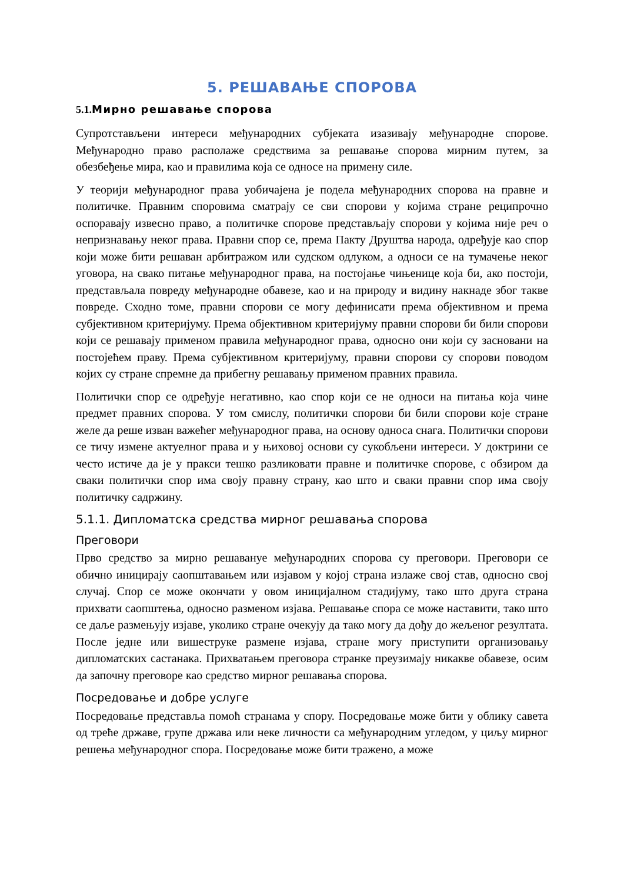5. РЕШАВАЊЕ СПОРОВА
5.1. Мирно решавање спорова
Супротстављени интереси међународних субјеката изазивају међународне спорове. Међународно право располаже средствима за решавање спорова мирним путем, за обезбеђење мира, као и правилима која се односе на примену силе.
У теорији међународног права уобичајена је подела међународних спорова на правне и политичке. Правним споровима сматрају се сви спорови у којима стране реципрочно оспоравају извесно право, а политичке спорове представљају спорови у којима није реч о непризнавању неког права. Правни спор се, према Пакту Друштва народа, одређује као спор који може бити решаван арбитражом или судском одлуком, а односи се на тумачење неког уговора, на свако питање међународног права, на постојање чињенице која би, ако постоји, представљала повреду међународне обавезе, као и на природу и видину накнаде због такве повреде. Сходно томе, правни спорови се могу дефинисати према објективном и према субјективном критеријуму. Према објективном критеријуму правни спорови би били спорови који се решавају применом правила међународног права, односно они који су засновани на постојећем праву. Према субјективном критеријуму, правни спорови су спорови поводом којих су стране спремне да прибегну решавању применом правних правила.
Политички спор се одређује негативно, као спор који се не односи на питања која чине предмет правних спорова. У том смислу, политички спорови би били спорови које стране желе да реше изван важећег међународног права, на основу односа снага. Политички спорови се тичу измене актуелног права и у њиховој основи су сукобљени интереси. У доктрини се често истиче да је у пракси тешко разликовати правне и политичке спорове, с обзиром да сваки политички спор има своју правну страну, као што и сваки правни спор има своју политичку садржину.
5.1.1. Дипломатска средства мирног решавања спорова
Преговори
Прво средство за мирно решавануе међународних спорова су преговори. Преговори се обично иницирају саопштавањем или изјавом у којој страна излаже свој став, односно свој случај. Спор се може окончати у овом иницијалном стадијуму, тако што друга страна прихвати саопштења, односно разменом изјава. Решавање спора се може наставити, тако што се даље размењују изјаве, уколико стране очекују да тако могу да дођу до жељеног резултата. После једне или вишеструке размене изјава, стране могу приступити организовању дипломатских састанака. Прихватањем преговора странке преузимају никакве обавезе, осим да започну преговоре као средство мирног решавања спорова.
Посредовање и добре услуге
Посредовање представља помоћ странама у спору. Посредовање може бити у облику савета од треће државе, групе држава или неке личности са међународним угледом, у циљу мирног решења међународног спора. Посредовање може бити тражено, а може